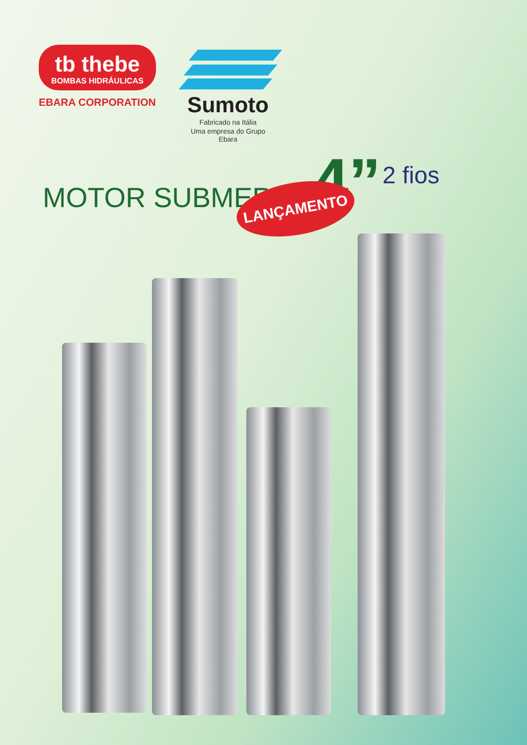tb thebe
BOMBAS HIDRÁULICAS
EBARA CORPORATION
Sumoto
Fabricado na Itália
Uma empresa do Grupo Ebara
MOTOR SUBMERSO
4”
2 fios
LANÇAMENTO